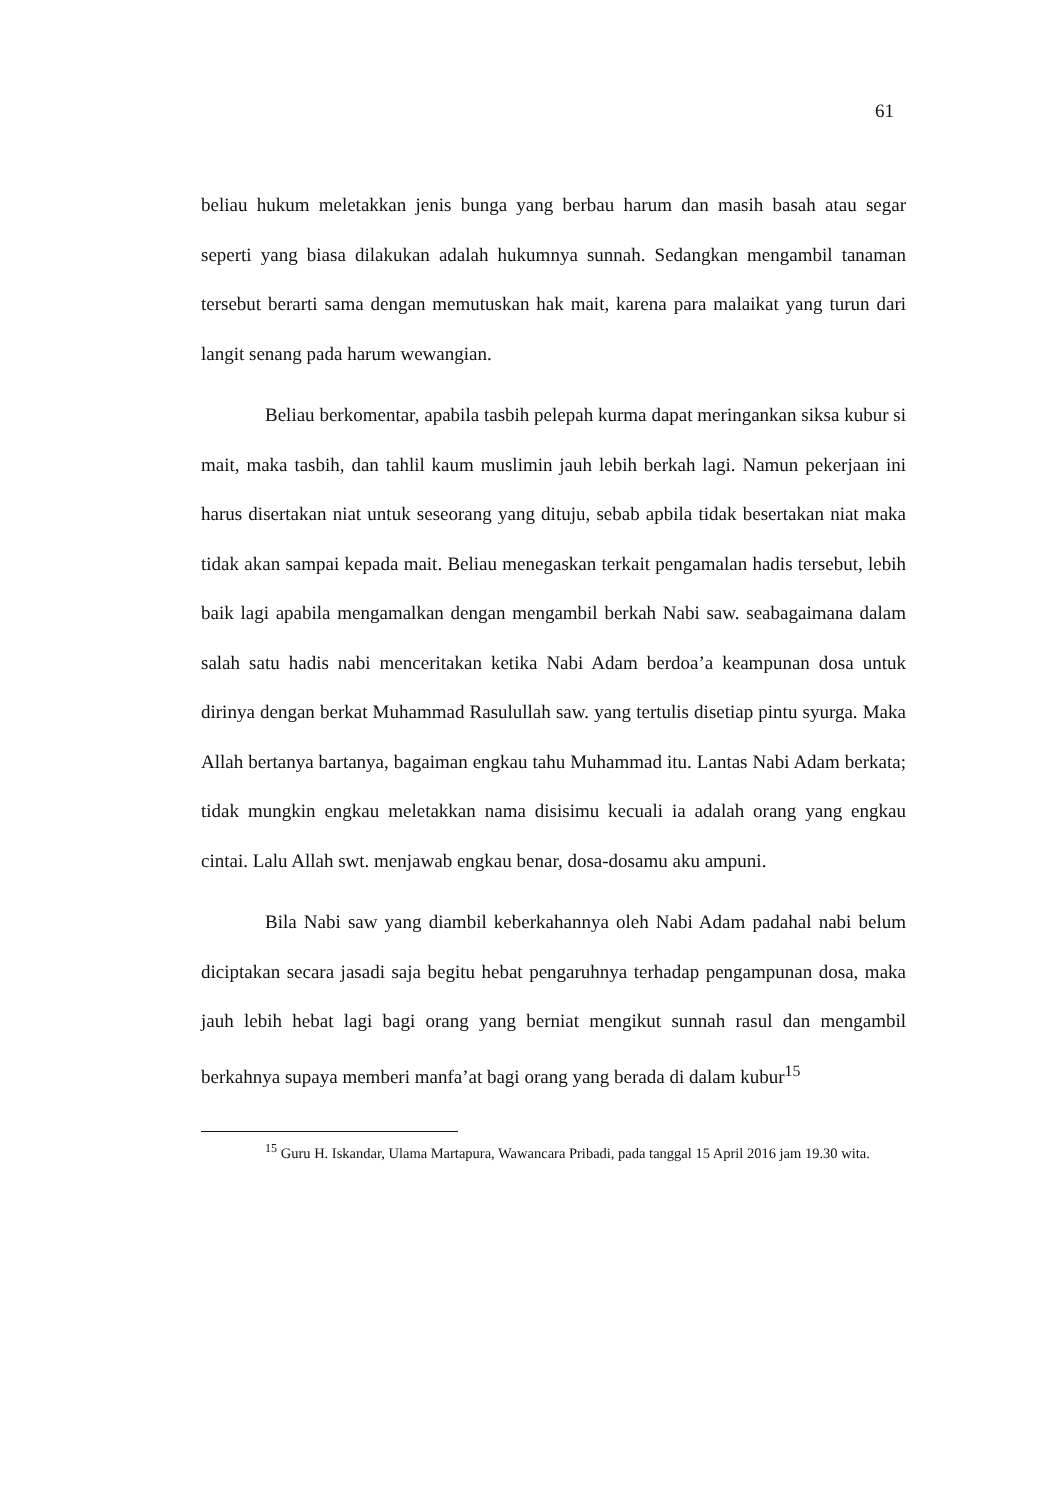61
beliau hukum meletakkan jenis bunga yang berbau harum dan masih basah atau segar seperti yang biasa dilakukan adalah hukumnya sunnah. Sedangkan mengambil tanaman tersebut berarti sama dengan memutuskan hak mait, karena para malaikat yang turun dari langit senang pada harum wewangian.
Beliau berkomentar, apabila tasbih pelepah kurma dapat meringankan siksa kubur si mait, maka tasbih, dan tahlil kaum muslimin jauh lebih berkah lagi. Namun pekerjaan ini harus disertakan niat untuk seseorang yang dituju, sebab apbila tidak besertakan niat maka tidak akan sampai kepada mait. Beliau menegaskan terkait pengamalan hadis tersebut, lebih baik lagi apabila mengamalkan dengan mengambil berkah Nabi saw. seabagaimana dalam salah satu hadis nabi menceritakan ketika Nabi Adam berdoa’a keampunan dosa untuk dirinya dengan berkat Muhammad Rasulullah saw. yang tertulis disetiap pintu syurga. Maka Allah bertanya bartanya, bagaiman engkau tahu Muhammad itu. Lantas Nabi Adam berkata; tidak mungkin engkau meletakkan nama disisimu kecuali ia adalah orang yang engkau cintai. Lalu Allah swt. menjawab engkau benar, dosa-dosamu aku ampuni.
Bila Nabi saw yang diambil keberkahannya oleh Nabi Adam padahal nabi belum diciptakan secara jasadi saja begitu hebat pengaruhnya terhadap pengampunan dosa, maka jauh lebih hebat lagi bagi orang yang berniat mengikut sunnah rasul dan mengambil berkahnya supaya memberi manfa’at bagi orang yang berada di dalam kubur<sup>15</sup>
<sup>15</sup> Guru H. Iskandar, Ulama Martapura, Wawancara Pribadi, pada tanggal 15 April 2016 jam 19.30 wita.